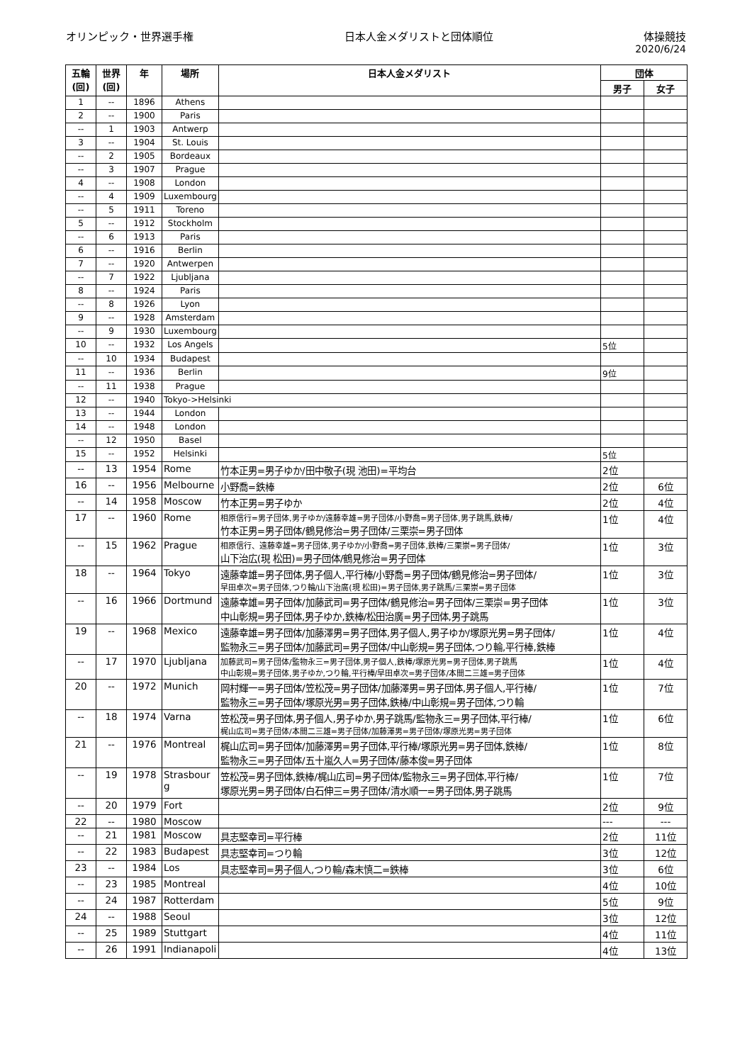オリンピック・世界選手権 日本人金メダリストと団体順位 体操競技
2020/6/24
| 五輪 (回) | 世界 (回) | 年 | 場所 | 日本人金メダリスト | 団体 | |
| --- | --- | --- | --- | --- | --- | --- |
| | | | | | 男子 | 女子 |
| 1 | -- | 1896 | Athens | | | |
| 2 | -- | 1900 | Paris | | | |
| -- | 1 | 1903 | Antwerp | | | |
| 3 | -- | 1904 | St. Louis | | | |
| -- | 2 | 1905 | Bordeaux | | | |
| -- | 3 | 1907 | Prague | | | |
| 4 | -- | 1908 | London | | | |
| -- | 4 | 1909 | Luxembourg | | | |
| -- | 5 | 1911 | Toreno | | | |
| 5 | -- | 1912 | Stockholm | | | |
| -- | 6 | 1913 | Paris | | | |
| 6 | -- | 1916 | Berlin | | | |
| 7 | -- | 1920 | Antwerpen | | | |
| -- | 7 | 1922 | Ljubljana | | | |
| 8 | -- | 1924 | Paris | | | |
| -- | 8 | 1926 | Lyon | | | |
| 9 | -- | 1928 | Amsterdam | | | |
| -- | 9 | 1930 | Luxembourg | | | |
| 10 | -- | 1932 | Los Angels | | 5位 | |
| -- | 10 | 1934 | Budapest | | | |
| 11 | -- | 1936 | Berlin | | 9位 | |
| -- | 11 | 1938 | Prague | | | |
| 12 | -- | 1940 | Tokyo->Helsinki | | | |
| 13 | -- | 1944 | London | | | |
| 14 | -- | 1948 | London | | | |
| -- | 12 | 1950 | Basel | | | |
| 15 | -- | 1952 | Helsinki | | 5位 | |
| -- | 13 | 1954 | Rome | 竹本正男=男子ゆか/田中敬子(現 池田)=平均台 | 2位 | |
| 16 | -- | 1956 | Melbourne | 小野喬=鉄棒 | 2位 | 6位 |
| -- | 14 | 1958 | Moscow | 竹本正男=男子ゆか | 2位 | 4位 |
| 17 | -- | 1960 | Rome | 相原信行=男子団体,男子ゆか/遠藤幸雄=男子団体/小野喬=男子団体,男子跳馬,鉄棒/ 竹本正男=男子団体/鶴見修治=男子団体/三栗崇=男子団体 | 1位 | 4位 |
| -- | 15 | 1962 | Prague | 相原信行、遠藤幸雄=男子団体,男子ゆか/小野喬=男子団体,鉄棒/三栗崇=男子団体/ 山下治広(現 松田)=男子団体/鶴見修治=男子団体 | 1位 | 3位 |
| 18 | -- | 1964 | Tokyo | 遠藤幸雄=男子団体,男子個人,平行棒/小野喬=男子団体/鶴見修治=男子団体/ 早田卓次=男子団体,つり輪/山下治廣(現 松田)=男子団体,男子跳馬/三栗崇=男子団体 | 1位 | 3位 |
| -- | 16 | 1966 | Dortmund | 遠藤幸雄=男子団体/加藤武司=男子団体/鶴見修治=男子団体/三栗崇=男子団体 中山彰規=男子団体,男子ゆか,鉄棒/松田治廣=男子団体,男子跳馬 | 1位 | 3位 |
| 19 | -- | 1968 | Mexico | 遠藤幸雄=男子団体/加藤澤男=男子団体,男子個人,男子ゆか/塚原光男=男子団体/ 監物永三=男子団体/加藤武司=男子団体/中山彰規=男子団体,つり輪,平行棒,鉄棒 | 1位 | 4位 |
| -- | 17 | 1970 | Ljubljana | 加藤武司=男子団体/監物永三=男子団体,男子個人,鉄棒/塚原光男=男子団体,男子跳馬 中山彰規=男子団体,男子ゆか,つり輪,平行棒/早田卓次=男子団体/本間二三雄=男子団体 | 1位 | 4位 |
| 20 | -- | 1972 | Munich | 岡村輝一=男子団体/笠松茂=男子団体/加藤澤男=男子団体,男子個人,平行棒/ 監物永三=男子団体/塚原光男=男子団体,鉄棒/中山彰規=男子団体,つり輪 | 1位 | 7位 |
| -- | 18 | 1974 | Varna | 笠松茂=男子団体,男子個人,男子ゆか,男子跳馬/監物永三=男子団体,平行棒/ 梶山広司=男子団体/本間二三雄=男子団体/加藤澤男=男子団体/塚原光男=男子団体 | 1位 | 6位 |
| 21 | -- | 1976 | Montreal | 梶山広司=男子団体/加藤澤男=男子団体,平行棒/塚原光男=男子団体,鉄棒/ 監物永三=男子団体/五十嵐久人=男子団体/藤本俊=男子団体 | 1位 | 8位 |
| -- | 19 | 1978 | Strasbour g | 笠松茂=男子団体,鉄棒/梶山広司=男子団体/監物永三=男子団体,平行棒/ 塚原光男=男子団体/白石伸三=男子団体/清水順一=男子団体,男子跳馬 | 1位 | 7位 |
| -- | 20 | 1979 | Fort | | 2位 | 9位 |
| 22 | -- | 1980 | Moscow | | --- | --- |
| -- | 21 | 1981 | Moscow | 具志堅幸司=平行棒 | 2位 | 11位 |
| -- | 22 | 1983 | Budapest | 具志堅幸司=つり輪 | 3位 | 12位 |
| 23 | -- | 1984 | Los | 具志堅幸司=男子個人,つり輪/森末慎二=鉄棒 | 3位 | 6位 |
| -- | 23 | 1985 | Montreal | | 4位 | 10位 |
| -- | 24 | 1987 | Rotterdam | | 5位 | 9位 |
| 24 | -- | 1988 | Seoul | | 3位 | 12位 |
| -- | 25 | 1989 | Stuttgart | | 4位 | 11位 |
| -- | 26 | 1991 | Indianapoli | | 4位 | 13位 |